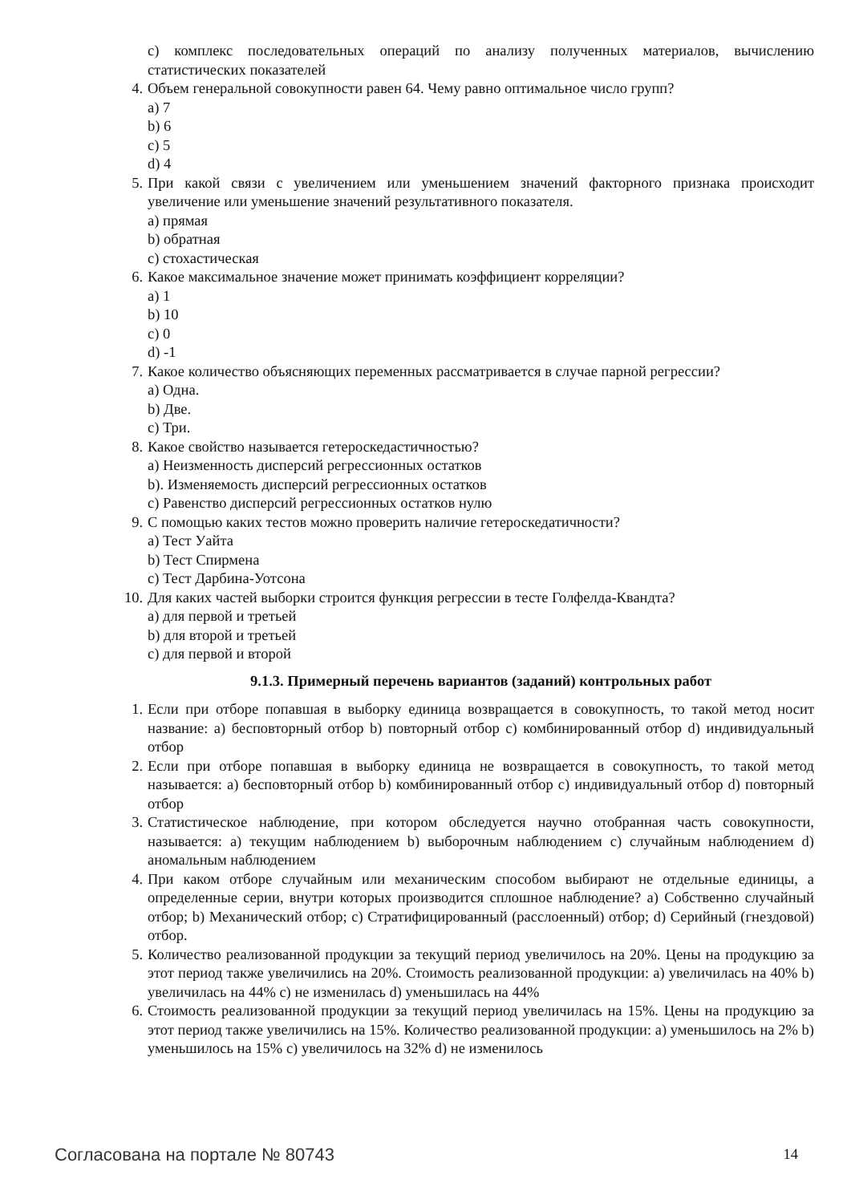c) комплекс последовательных операций по анализу полученных материалов, вычислению статистических показателей
4. Объем генеральной совокупности равен 64. Чему равно оптимальное число групп?
a) 7
b) 6
c) 5
d) 4
5. При какой связи с увеличением или уменьшением значений факторного признака происходит увеличение или уменьшение значений результативного показателя.
a) прямая
b) обратная
c) стохастическая
6. Какое максимальное значение может принимать коэффициент корреляции?
a) 1
b) 10
c) 0
d) -1
7. Какое количество объясняющих переменных рассматривается в случае парной регрессии?
a) Одна.
b) Две.
c) Три.
8. Какое свойство называется гетероскедастичностью?
a) Неизменность дисперсий регрессионных остатков
b). Изменяемость дисперсий регрессионных остатков
c) Равенство дисперсий регрессионных остатков нулю
9. С помощью каких тестов можно проверить наличие гетероскедатичности?
a) Тест Уайта
b) Тест Спирмена
c) Тест Дарбина-Уотсона
10. Для каких частей выборки строится функция регрессии в тесте Голфелда-Квандта?
a) для первой и третьей
b) для второй и третьей
c) для первой и второй
9.1.3. Примерный перечень вариантов (заданий) контрольных работ
1. Если при отборе попавшая в выборку единица возвращается в совокупность, то такой метод носит название: a) бесповторный отбор b) повторный отбор c) комбинированный отбор d) индивидуальный отбор
2. Если при отборе попавшая в выборку единица не возвращается в совокупность, то такой метод называется: a) бесповторный отбор b) комбинированный отбор c) индивидуальный отбор d) повторный отбор
3. Статистическое наблюдение, при котором обследуется научно отобранная часть совокупности, называется: a) текущим наблюдением b) выборочным наблюдением c) случайным наблюдением d) аномальным наблюдением
4. При каком отборе случайным или механическим способом выбирают не отдельные единицы, а определенные серии, внутри которых производится сплошное наблюдение? a) Собственно случайный отбор; b) Механический отбор; c) Стратифицированный (расслоенный) отбор; d) Серийный (гнездовой) отбор.
5. Количество реализованной продукции за текущий период увеличилось на 20%. Цены на продукцию за этот период также увеличились на 20%. Стоимость реализованной продукции: a) увеличилась на 40% b) увеличилась на 44% c) не изменилась d) уменьшилась на 44%
6. Стоимость реализованной продукции за текущий период увеличилась на 15%. Цены на продукцию за этот период также увеличились на 15%. Количество реализованной продукции: a) уменьшилось на 2% b) уменьшилось на 15% c) увеличилось на 32% d) не изменилось
Согласована на портале № 80743 14